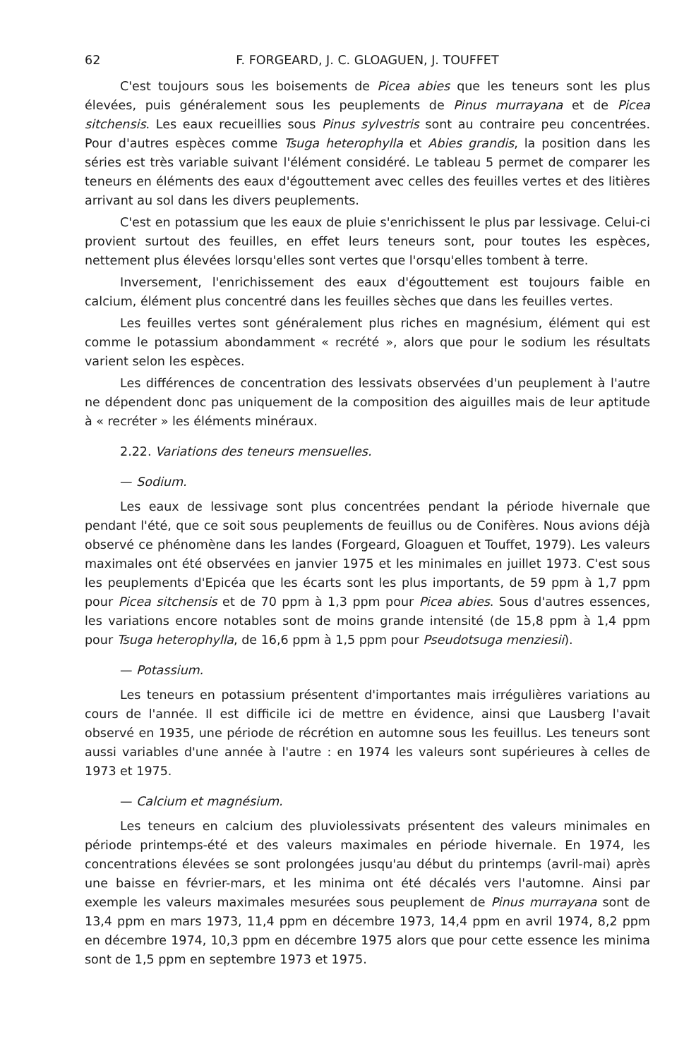62 F. FORGEARD, J. C. GLOAGUEN, J. TOUFFET
C'est toujours sous les boisements de Picea abies que les teneurs sont les plus élevées, puis généralement sous les peuplements de Pinus murrayana et de Picea sitchensis. Les eaux recueillies sous Pinus sylvestris sont au contraire peu concentrées. Pour d'autres espèces comme Tsuga heterophylla et Abies grandis, la position dans les séries est très variable suivant l'élément considéré. Le tableau 5 permet de comparer les teneurs en éléments des eaux d'égouttement avec celles des feuilles vertes et des litières arrivant au sol dans les divers peuplements.
C'est en potassium que les eaux de pluie s'enrichissent le plus par lessivage. Celui-ci provient surtout des feuilles, en effet leurs teneurs sont, pour toutes les espèces, nettement plus élevées lorsqu'elles sont vertes que l'orsqu'elles tombent à terre.
Inversement, l'enrichissement des eaux d'égouttement est toujours faible en calcium, élément plus concentré dans les feuilles sèches que dans les feuilles vertes.
Les feuilles vertes sont généralement plus riches en magnésium, élément qui est comme le potassium abondamment « recrété », alors que pour le sodium les résultats varient selon les espèces.
Les différences de concentration des lessivats observées d'un peuplement à l'autre ne dépendent donc pas uniquement de la composition des aiguilles mais de leur aptitude à « recréter » les éléments minéraux.
2.22. Variations des teneurs mensuelles.
— Sodium.
Les eaux de lessivage sont plus concentrées pendant la période hivernale que pendant l'été, que ce soit sous peuplements de feuillus ou de Conifères. Nous avions déjà observé ce phénomène dans les landes (Forgeard, Gloaguen et Touffet, 1979). Les valeurs maximales ont été observées en janvier 1975 et les minimales en juillet 1973. C'est sous les peuplements d'Epicéa que les écarts sont les plus importants, de 59 ppm à 1,7 ppm pour Picea sitchensis et de 70 ppm à 1,3 ppm pour Picea abies. Sous d'autres essences, les variations encore notables sont de moins grande intensité (de 15,8 ppm à 1,4 ppm pour Tsuga heterophylla, de 16,6 ppm à 1,5 ppm pour Pseudotsuga menziesii).
— Potassium.
Les teneurs en potassium présentent d'importantes mais irrégulières variations au cours de l'année. Il est difficile ici de mettre en évidence, ainsi que Lausberg l'avait observé en 1935, une période de récrétion en automne sous les feuillus. Les teneurs sont aussi variables d'une année à l'autre : en 1974 les valeurs sont supérieures à celles de 1973 et 1975.
— Calcium et magnésium.
Les teneurs en calcium des pluviolessivats présentent des valeurs minimales en période printemps-été et des valeurs maximales en période hivernale. En 1974, les concentrations élevées se sont prolongées jusqu'au début du printemps (avril-mai) après une baisse en février-mars, et les minima ont été décalés vers l'automne. Ainsi par exemple les valeurs maximales mesurées sous peuplement de Pinus murrayana sont de 13,4 ppm en mars 1973, 11,4 ppm en décembre 1973, 14,4 ppm en avril 1974, 8,2 ppm en décembre 1974, 10,3 ppm en décembre 1975 alors que pour cette essence les minima sont de 1,5 ppm en septembre 1973 et 1975.